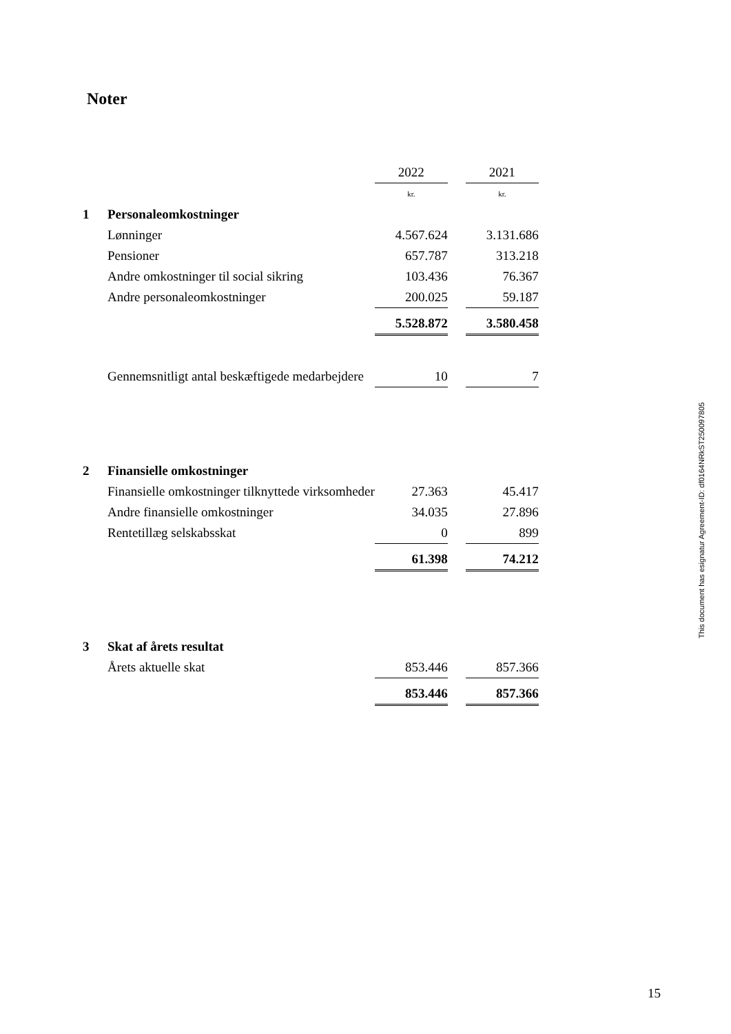Noter
| | | 2022 | | 2021 |
| | | kr. | | kr. |
| 1 | Personaleomkostninger | | | |
| | Lønninger | 4.567.624 | | 3.131.686 |
| | Pensioner | 657.787 | | 313.218 |
| | Andre omkostninger til social sikring | 103.436 | | 76.367 |
| | Andre personaleomkostninger | 200.025 | | 59.187 |
| | | 5.528.872 | | 3.580.458 |
| | Gennemsnitligt antal beskæftigede medarbejdere | 10 | | 7 |
| 2 | Finansielle omkostninger | | | |
| | Finansielle omkostninger tilknyttede virksomheder | 27.363 | | 45.417 |
| | Andre finansielle omkostninger | 34.035 | | 27.896 |
| | Rentetillæg selskabsskat | 0 | | 899 |
| | | 61.398 | | 74.212 |
| 3 | Skat af årets resultat | | | |
| | Årets aktuelle skat | 853.446 | | 857.366 |
| | | 853.446 | | 857.366 |
This document has esignatur Agreement-ID: df0164NRkST250097805
15